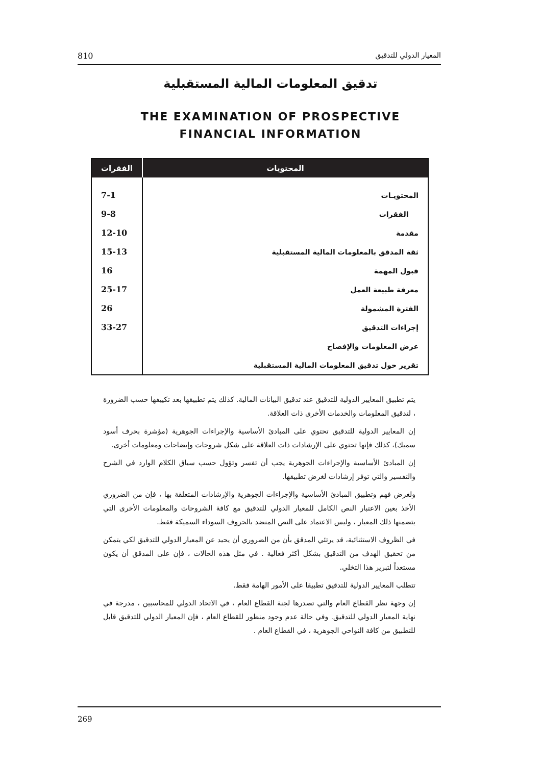810 المعيار الدولي للتدقيق
تدقيق المعلومات المالية المستقبلية
THE EXAMINATION OF PROSPECTIVE
FINANCIAL INFORMATION
| المحتويات | الفقرات |
| --- | --- |
| المحتويـات | 7-1 |
| الفقرات | 9-8 |
| مقدمة | 12-10 |
| ثقة المدقق بالمعلومات المالية المستقبلية | 15-13 |
| قبول المهمة | 16 |
| معرفة طبيعة العمل | 25-17 |
| الفترة المشمولة | 26 |
| إجراءات التدقيق | 33-27 |
| عرض المعلومات والإفصاح | |
| تقرير حول تدقيق المعلومات المالية المستقبلية | |
يتم تطبيق المعايير الدولية للتدقيق عند تدقيق البيانات المالية. كذلك يتم تطبيقها بعد تكييفها حسب الضرورة ، لتدقيق المعلومات والخدمات الأخرى ذات العلاقة.
إن المعايير الدولية للتدقيق تحتوي على المبادئ الأساسية والإجراءات الجوهرية (مؤشرة بحرف أسود سميك)، كذلك فإنها تحتوي على الإرشادات ذات العلاقة على شكل شروحات وإيضاحات ومعلومات أخرى.
إن المبادئ الأساسية والإجراءات الجوهرية يجب أن تفسر وتؤول حسب سياق الكلام الوارد في الشرح والتفسير والتي توفر إرشادات لغرض تطبيقها.
ولغرض فهم وتطبيق المبادئ الأساسية والإجراءات الجوهرية والإرشادات المتعلقة بها ، فإن من الضروري الأخذ بعين الاعتبار النص الكامل للمعيار الدولي للتدقيق مع كافة الشروحات والمعلومات الأخرى التي يتضمنها ذلك المعيار ، وليس الاعتماد على النص المنضد بالحروف السوداء السميكة فقط.
في الظروف الاستثنائية، قد يرتئي المدقق بأن من الضروري أن يحيد عن المعيار الدولي للتدقيق لكي يتمكن من تحقيق الهدف من التدقيق بشكل أكثر فعالية . في مثل هذه الحالات ، فإن على المدقق أن يكون مستعداً لتبرير هذا التخلي.
تتطلب المعايير الدولية للتدقيق تطبيقا على الأمور الهامة فقط.
إن وجهة نظر القطاع العام والتي تصدرها لجنة القطاع العام ، في الاتحاد الدولي للمحاسبين ، مدرجة في نهاية المعيار الدولي للتدقيق. وفي حالة عدم وجود منظور للقطاع العام ، فإن المعيار الدولي للتدقيق قابل للتطبيق من كافة النواحي الجوهرية ، في القطاع العام .
269